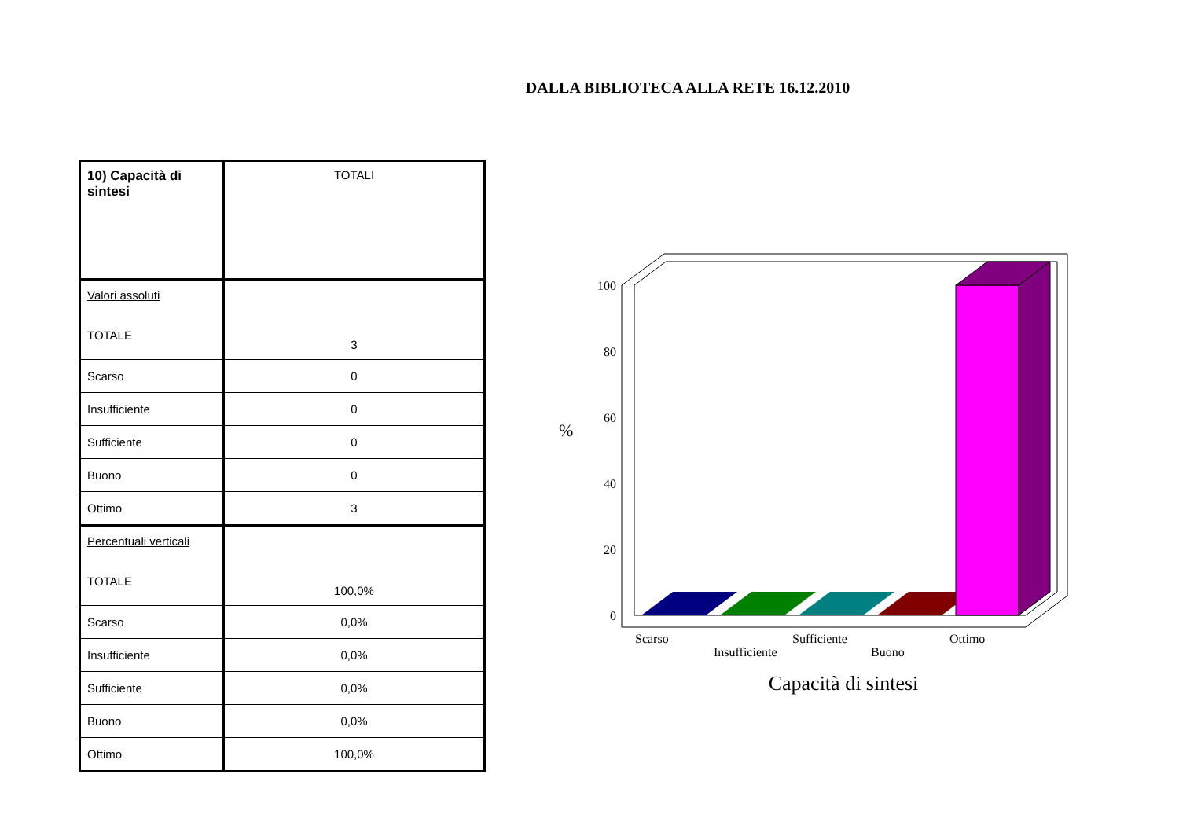DALLA BIBLIOTECA ALLA RETE 16.12.2010
| 10) Capacità di sintesi | TOTALI |
| Valori assoluti TOTALE | 3 |
| Scarso | 0 |
| Insufficiente | 0 |
| Sufficiente | 0 |
| Buono | 0 |
| Ottimo | 3 |
| Percentuali verticali TOTALE | 100,0% |
| Scarso | 0,0% |
| Insufficiente | 0,0% |
| Sufficiente | 0,0% |
| Buono | 0,0% |
| Ottimo | 100,0% |
100
80
60
40
20
0
%
Scarso
Insufficiente
Sufficiente
Buono
Ottimo
Capacità di sintesi